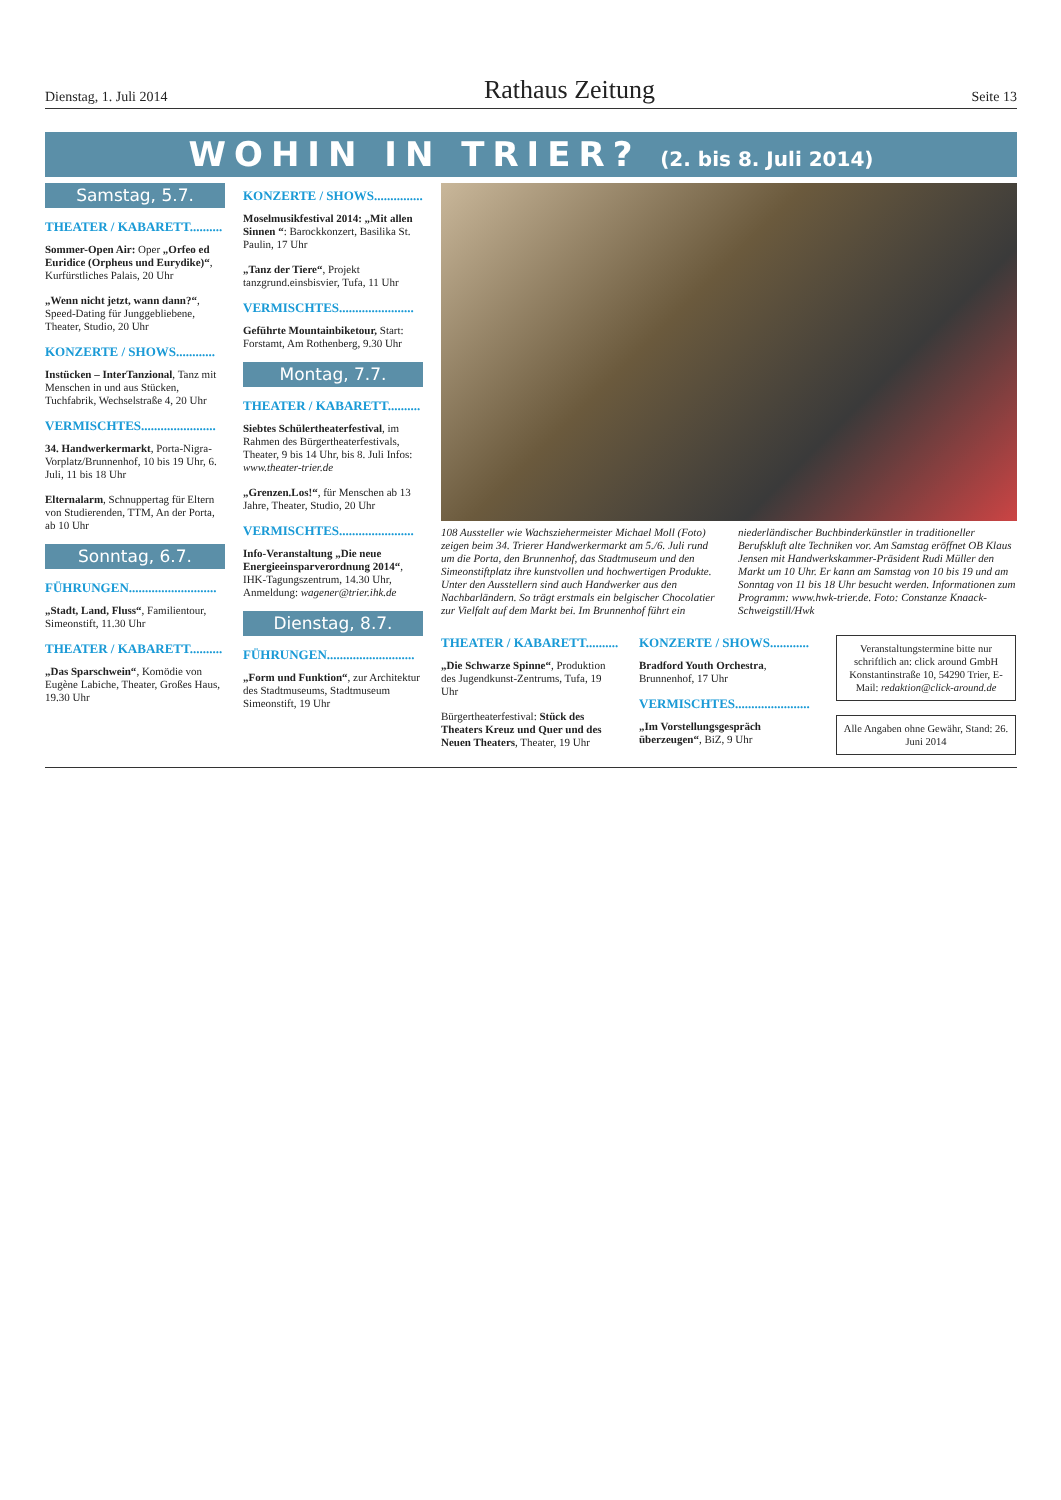Dienstag, 1. Juli 2014 Rathaus Zeitung Seite 13
WOHIN IN TRIER? (2. bis 8. Juli 2014)
Samstag, 5.7.
THEATER / KABARETT..........
Sommer-Open Air: Oper „Orfeo ed Euridice (Orpheus und Eurydike)“, Kurfürstliches Palais, 20 Uhr
„Wenn nicht jetzt, wann dann?“, Speed-Dating für Junggebliebene, Theater, Studio, 20 Uhr
KONZERTE / SHOWS............
Instücken – InterTanzional, Tanz mit Menschen in und aus Stücken, Tuchfabrik, Wechselstraße 4, 20 Uhr
VERMISCHTES.......................
34. Handwerkermarkt, Porta-Nigra-Vorplatz/Brunnenhof, 10 bis 19 Uhr, 6. Juli, 11 bis 18 Uhr
Elternalarm, Schnuppertag für Eltern von Studierenden, TTM, An der Porta, ab 10 Uhr
Sonntag, 6.7.
FÜHRUNGEN...........................
„Stadt, Land, Fluss“, Familientour, Simeonstift, 11.30 Uhr
THEATER / KABARETT..........
„Das Sparschwein“, Komödie von Eugène Labiche, Theater, Großes Haus, 19.30 Uhr
KONZERTE / SHOWS...............
Moselmusikfestival 2014: „Mit allen Sinnen “: Barockkonzert, Basilika St. Paulin, 17 Uhr
„Tanz der Tiere“, Projekt tanzgrund.einsbisvier, Tufa, 11 Uhr
VERMISCHTES.......................
Geführte Mountainbiketour, Start: Forstamt, Am Rothenberg, 9.30 Uhr
Montag, 7.7.
THEATER / KABARETT..........
Siebtes Schülertheaterfestival, im Rahmen des Bürgertheaterfestivals, Theater, 9 bis 14 Uhr, bis 8. Juli Infos: www.theater-trier.de
„Grenzen.Los!“, für Menschen ab 13 Jahre, Theater, Studio, 20 Uhr
VERMISCHTES.......................
Info-Veranstaltung „Die neue Energieeinsparverordnung 2014“, IHK-Tagungszentrum, 14.30 Uhr, Anmeldung: wagener@trier.ihk.de
Dienstag, 8.7.
FÜHRUNGEN...........................
„Form und Funktion“, zur Architektur des Stadtmuseums, Stadtmuseum Simeonstift, 19 Uhr
108 Aussteller wie Wachsziehermeister Michael Moll (Foto) zeigen beim 34. Trierer Handwerkermarkt am 5./6. Juli rund um die Porta, den Brunnenhof, das Stadtmuseum und den Simeonstiftplatz ihre kunstvollen und hochwertigen Produkte. Unter den Ausstellern sind auch Handwerker aus den Nachbarländern. So trägt erstmals ein belgischer Chocolatier zur Vielfalt auf dem Markt bei. Im Brunnenhof führt ein niederländischer Buchbinderkünstler in traditioneller Berufskluft alte Techniken vor. Am Samstag eröffnet OB Klaus Jensen mit Handwerkskammer-Präsident Rudi Müller den Markt um 10 Uhr. Er kann am Samstag von 10 bis 19 und am Sonntag von 11 bis 18 Uhr besucht werden. Informationen zum Programm: www.hwk-trier.de. Foto: Constanze Knaack-Schweigstill/Hwk
THEATER / KABARETT..........
„Die Schwarze Spinne“, Produktion des Jugendkunst-Zentrums, Tufa, 19 Uhr
Bürgertheaterfestival: Stück des Theaters Kreuz und Quer und des Neuen Theaters, Theater, 19 Uhr
KONZERTE / SHOWS............
Bradford Youth Orchestra, Brunnenhof, 17 Uhr
VERMISCHTES.......................
„Im Vorstellungsgespräch überzeugen“, BiZ, 9 Uhr
Veranstaltungstermine bitte nur schriftlich an: click around GmbH Konstantinstraße 10, 54290 Trier, E-Mail: redaktion@click-around.de
Alle Angaben ohne Gewähr, Stand: 26. Juni 2014